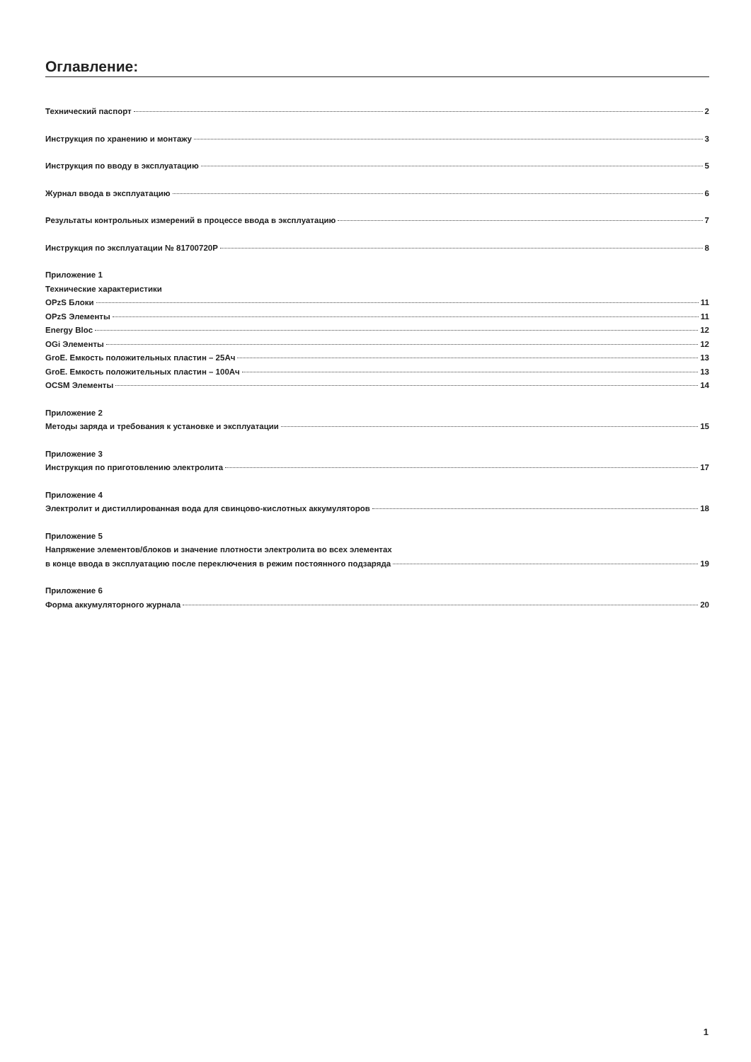Оглавление:
Технический паспорт 2
Инструкция по хранению и монтажу 3
Инструкция по вводу в эксплуатацию 5
Журнал ввода в эксплуатацию 6
Результаты контрольных измерений в процессе ввода в эксплуатацию 7
Инструкция по эксплуатации № 81700720Р 8
Приложение 1
Технические характеристики
OPzS Блоки 11
OPzS Элементы 11
Energy Bloc 12
OGi Элементы 12
GroE. Емкость положительных пластин – 25Ач 13
GroE. Емкость положительных пластин – 100Ач 13
OCSM Элементы 14
Приложение 2
Методы заряда и требования к установке и эксплуатации 15
Приложение 3
Инструкция по приготовлению электролита 17
Приложение 4
Электролит и дистиллированная вода для свинцово-кислотных аккумуляторов 18
Приложение 5
Напряжение элементов/блоков и значение плотности электролита во всех элементах
в конце ввода в эксплуатацию после переключения в режим постоянного подзаряда 19
Приложение 6
Форма аккумуляторного журнала 20
1